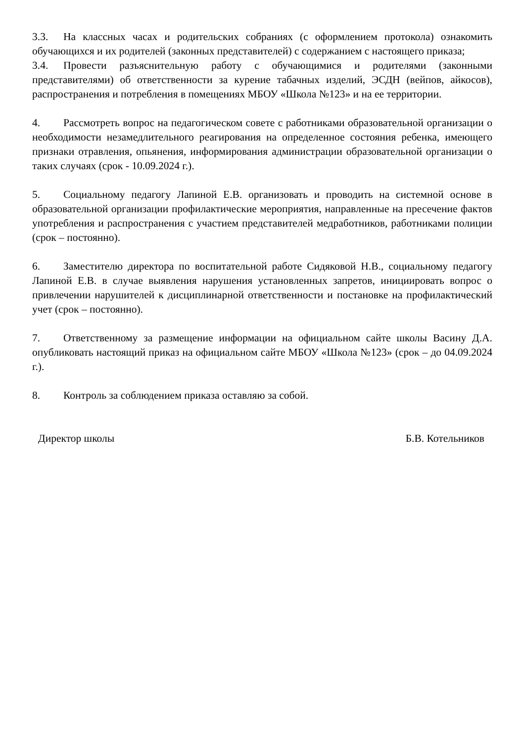3.3. На классных часах и родительских собраниях (с оформлением протокола) ознакомить обучающихся и их родителей (законных представителей) с содержанием с настоящего приказа;
3.4. Провести разъяснительную работу с обучающимися и родителями (законными представителями) об ответственности за курение табачных изделий, ЭСДН (вейпов, айкосов), распространения и потребления в помещениях МБОУ «Школа №123» и на ее территории.
4. Рассмотреть вопрос на педагогическом совете с работниками образовательной организации о необходимости незамедлительного реагирования на определенное состояния ребенка, имеющего признаки отравления, опьянения, информирования администрации образовательной организации о таких случаях (срок - 10.09.2024 г.).
5. Социальному педагогу Лапиной Е.В. организовать и проводить на системной основе в образовательной организации профилактические мероприятия, направленные на пресечение фактов употребления и распространения с участием представителей медработников, работниками полиции (срок – постоянно).
6. Заместителю директора по воспитательной работе Сидяковой Н.В., социальному педагогу Лапиной Е.В. в случае выявления нарушения установленных запретов, инициировать вопрос о привлечении нарушителей к дисциплинарной ответственности и постановке на профилактический учет (срок – постоянно).
7. Ответственному за размещение информации на официальном сайте школы Васину Д.А. опубликовать настоящий приказ на официальном сайте МБОУ «Школа №123» (срок – до 04.09.2024 г.).
8. Контроль за соблюдением приказа оставляю за собой.
Директор школы Б.В. Котельников